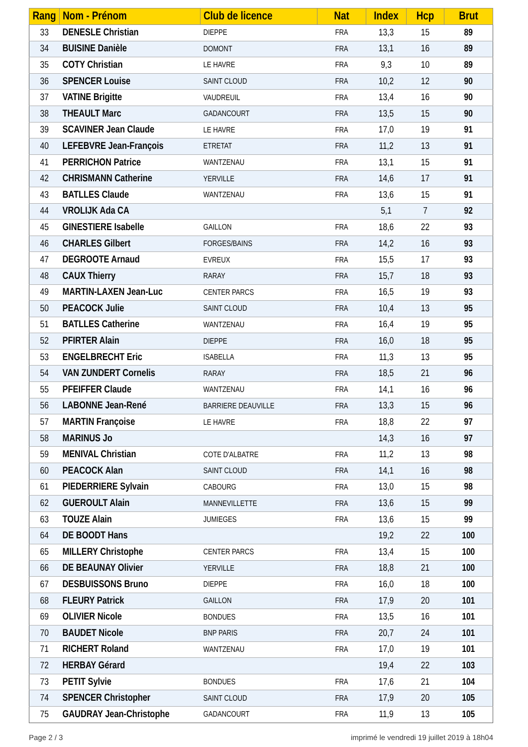| Rang | Nom - Prénom | Club de licence | Nat | Index | Hcp | Brut |
| --- | --- | --- | --- | --- | --- | --- |
| 33 | DENESLE Christian | DIEPPE | FRA | 13,3 | 15 | 89 |
| 34 | BUISINE Danièle | DOMONT | FRA | 13,1 | 16 | 89 |
| 35 | COTY Christian | LE HAVRE | FRA | 9,3 | 10 | 89 |
| 36 | SPENCER Louise | SAINT CLOUD | FRA | 10,2 | 12 | 90 |
| 37 | VATINE Brigitte | VAUDREUIL | FRA | 13,4 | 16 | 90 |
| 38 | THEAULT Marc | GADANCOURT | FRA | 13,5 | 15 | 90 |
| 39 | SCAVINER Jean Claude | LE HAVRE | FRA | 17,0 | 19 | 91 |
| 40 | LEFEBVRE Jean-François | ETRETAT | FRA | 11,2 | 13 | 91 |
| 41 | PERRICHON Patrice | WANTZENAU | FRA | 13,1 | 15 | 91 |
| 42 | CHRISMANN Catherine | YERVILLE | FRA | 14,6 | 17 | 91 |
| 43 | BATLLES Claude | WANTZENAU | FRA | 13,6 | 15 | 91 |
| 44 | VROLIJK Ada CA | | | 5,1 | 7 | 92 |
| 45 | GINESTIERE Isabelle | GAILLON | FRA | 18,6 | 22 | 93 |
| 46 | CHARLES Gilbert | FORGES/BAINS | FRA | 14,2 | 16 | 93 |
| 47 | DEGROOTE Arnaud | EVREUX | FRA | 15,5 | 17 | 93 |
| 48 | CAUX Thierry | RARAY | FRA | 15,7 | 18 | 93 |
| 49 | MARTIN-LAXEN Jean-Luc | CENTER PARCS | FRA | 16,5 | 19 | 93 |
| 50 | PEACOCK Julie | SAINT CLOUD | FRA | 10,4 | 13 | 95 |
| 51 | BATLLES Catherine | WANTZENAU | FRA | 16,4 | 19 | 95 |
| 52 | PFIRTER Alain | DIEPPE | FRA | 16,0 | 18 | 95 |
| 53 | ENGELBRECHT Eric | ISABELLA | FRA | 11,3 | 13 | 95 |
| 54 | VAN ZUNDERT Cornelis | RARAY | FRA | 18,5 | 21 | 96 |
| 55 | PFEIFFER Claude | WANTZENAU | FRA | 14,1 | 16 | 96 |
| 56 | LABONNE Jean-René | BARRIERE DEAUVILLE | FRA | 13,3 | 15 | 96 |
| 57 | MARTIN Françoise | LE HAVRE | FRA | 18,8 | 22 | 97 |
| 58 | MARINUS Jo | | | 14,3 | 16 | 97 |
| 59 | MENIVAL Christian | COTE D'ALBATRE | FRA | 11,2 | 13 | 98 |
| 60 | PEACOCK Alan | SAINT CLOUD | FRA | 14,1 | 16 | 98 |
| 61 | PIEDERRIERE Sylvain | CABOURG | FRA | 13,0 | 15 | 98 |
| 62 | GUEROULT Alain | MANNEVILLETTE | FRA | 13,6 | 15 | 99 |
| 63 | TOUZE Alain | JUMIEGES | FRA | 13,6 | 15 | 99 |
| 64 | DE BOODT Hans | | | 19,2 | 22 | 100 |
| 65 | MILLERY Christophe | CENTER PARCS | FRA | 13,4 | 15 | 100 |
| 66 | DE BEAUNAY Olivier | YERVILLE | FRA | 18,8 | 21 | 100 |
| 67 | DESBUISSONS Bruno | DIEPPE | FRA | 16,0 | 18 | 100 |
| 68 | FLEURY Patrick | GAILLON | FRA | 17,9 | 20 | 101 |
| 69 | OLIVIER Nicole | BONDUES | FRA | 13,5 | 16 | 101 |
| 70 | BAUDET Nicole | BNP PARIS | FRA | 20,7 | 24 | 101 |
| 71 | RICHERT Roland | WANTZENAU | FRA | 17,0 | 19 | 101 |
| 72 | HERBAY Gérard | | | 19,4 | 22 | 103 |
| 73 | PETIT Sylvie | BONDUES | FRA | 17,6 | 21 | 104 |
| 74 | SPENCER Christopher | SAINT CLOUD | FRA | 17,9 | 20 | 105 |
| 75 | GAUDRAY Jean-Christophe | GADANCOURT | FRA | 11,9 | 13 | 105 |
Page 2 / 3 imprimé le vendredi 19 juillet 2019 à 18h04